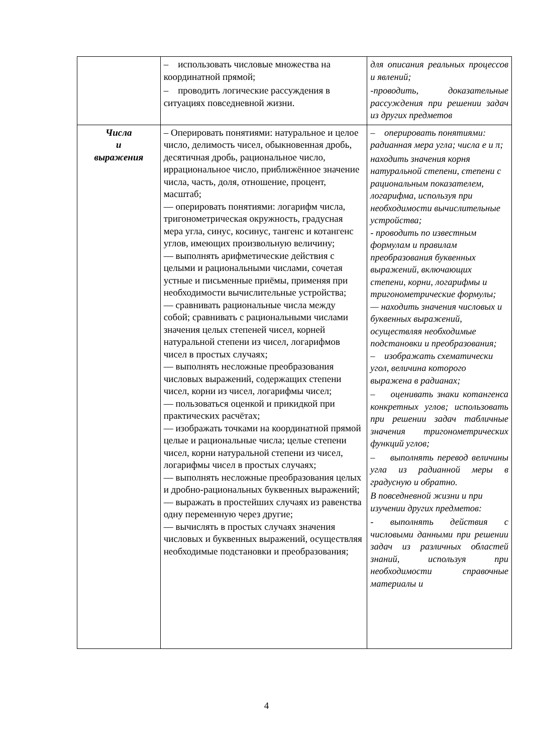| | – использовать числовые множества на координатной прямой; – проводить логические рассуждения в ситуациях повседневной жизни. | для описания реальных процессов и явлений; -проводить, доказательные рассуждения при решении задач из других предметов |
| Числа и выражения | – Оперировать понятиями: натуральное и целое число, делимость чисел, обыкновенная дробь, десятичная дробь, рациональное число, иррациональное число, приближённое значение числа, часть, доля, отношение, процент, масштаб; — оперировать понятиями: логарифм числа, тригонометрическая окружность, градусная мера угла, синус, косинус, тангенс и котангенс углов, имеющих произвольную величину; — выполнять арифметические действия с целыми и рациональными числами, сочетая устные и письменные приёмы, применяя при необходимости вычислительные устройства; — сравнивать рациональные числа между собой; сравнивать с рациональными числами значения целых степеней чисел, корней натуральной степени из чисел, логарифмов чисел в простых случаях; — выполнять несложные преобразования числовых выражений, содержащих степени чисел, корни из чисел, логарифмы чисел; — пользоваться оценкой и прикидкой при практических расчётах; — изображать точками на координатной прямой целые и рациональные числа; целые степени чисел, корни натуральной степени из чисел, логарифмы чисел в простых случаях; — выполнять несложные преобразования целых и дробно-рациональных буквенных выражений; — выражать в простейших случаях из равенства одну переменную через другие; — вычислять в простых случаях значения числовых и буквенных выражений, осуществляя необходимые подстановки и преобразования; | – оперировать понятиями: радианная мера угла; числа е и π; находить значения корня натуральной степени, степени с рациональным показателем, логарифма, используя при необходимости вычислительные устройства; - проводить по известным формулам и правилам преобразования буквенных выражений, включающих степени, корни, логарифмы и тригонометрические формулы; — находить значения числовых и буквенных выражений, осуществляя необходимые подстановки и преобразования; – изображать схематически угол, величина которого выражена в радианах; – оценивать знаки котангенса конкретных углов; использовать при решении задач табличные значения тригонометрических функций углов; – выполнять перевод величины угла из радианной меры в градусную и обратно. В повседневной жизни и при изучении других предметов: - выполнять действия с числовыми данными при решении задач из различных областей знаний, используя при необходимости справочные материалы и |
4